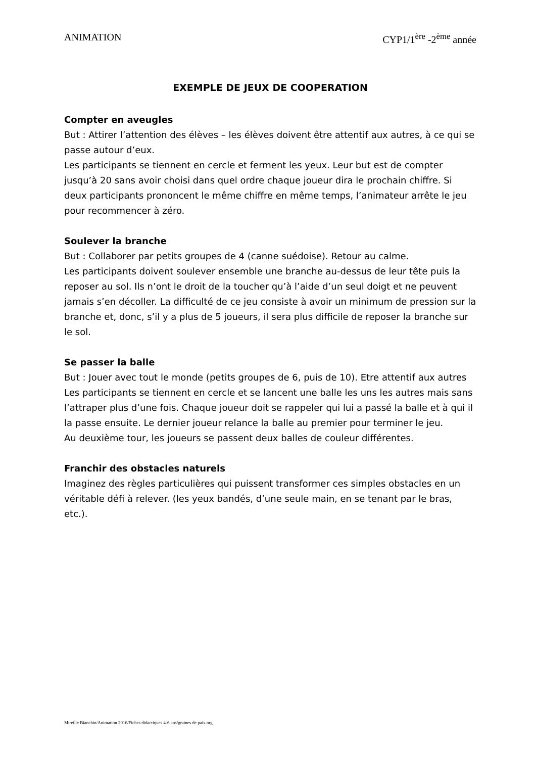ANIMATION CYP1/1<sup>ère</sup> -2<sup>ème</sup> année
EXEMPLE DE JEUX DE COOPERATION
Compter en aveugles
But : Attirer l’attention des élèves – les élèves doivent être attentif aux autres, à ce qui se passe autour d’eux.
Les participants se tiennent en cercle et ferment les yeux. Leur but est de compter jusqu’à 20 sans avoir choisi dans quel ordre chaque joueur dira le prochain chiffre. Si deux participants prononcent le même chiffre en même temps, l’animateur arrête le jeu pour recommencer à zéro.
Soulever la branche
But : Collaborer par petits groupes de 4 (canne suédoise). Retour au calme.
Les participants doivent soulever ensemble une branche au-dessus de leur tête puis la reposer au sol. Ils n’ont le droit de la toucher qu’à l’aide d’un seul doigt et ne peuvent jamais s’en décoller. La difficulté de ce jeu consiste à avoir un minimum de pression sur la branche et, donc, s’il y a plus de 5 joueurs, il sera plus difficile de reposer la branche sur le sol.
Se passer la balle
But : Jouer avec tout le monde (petits groupes de 6, puis de 10). Etre attentif aux autres
Les participants se tiennent en cercle et se lancent une balle les uns les autres mais sans l’attraper plus d’une fois. Chaque joueur doit se rappeler qui lui a passé la balle et à qui il la passe ensuite. Le dernier joueur relance la balle au premier pour terminer le jeu.
Au deuxième tour, les joueurs se passent deux balles de couleur différentes.
Franchir des obstacles naturels
Imaginez des règles particulières qui puissent transformer ces simples obstacles en un véritable défi à relever. (les yeux bandés, d’une seule main, en se tenant par le bras, etc.).
Mireille Bianchin/Animation 2016/Fiches didactiques 4-6 ans/graines de paix.org